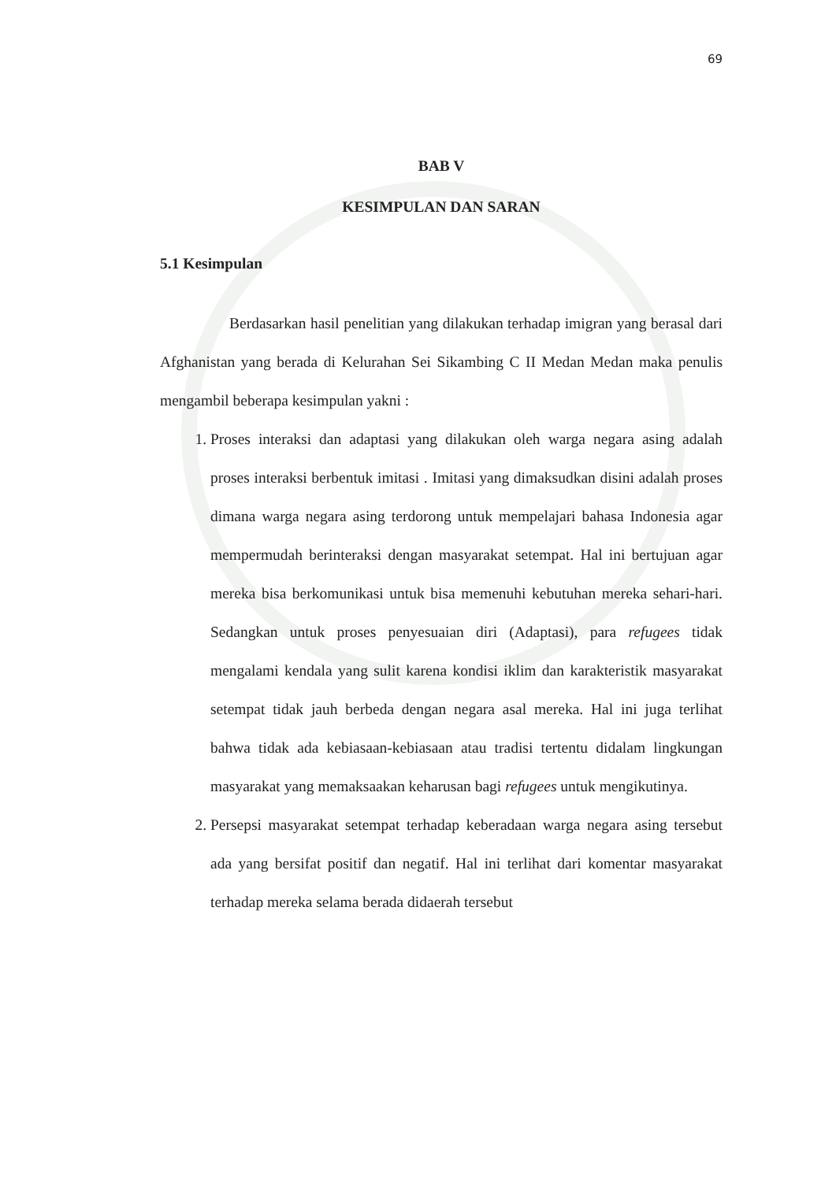69
BAB V
KESIMPULAN DAN SARAN
5.1 Kesimpulan
Berdasarkan hasil penelitian yang dilakukan terhadap imigran yang berasal dari Afghanistan yang berada di Kelurahan Sei Sikambing C II Medan Medan maka penulis mengambil beberapa kesimpulan yakni :
1. Proses interaksi dan adaptasi yang dilakukan oleh warga negara asing adalah proses interaksi berbentuk imitasi . Imitasi yang dimaksudkan disini adalah proses dimana warga negara asing terdorong untuk mempelajari bahasa Indonesia agar mempermudah berinteraksi dengan masyarakat setempat. Hal ini bertujuan agar mereka bisa berkomunikasi untuk bisa memenuhi kebutuhan mereka sehari-hari. Sedangkan untuk proses penyesuaian diri (Adaptasi), para refugees tidak mengalami kendala yang sulit karena kondisi iklim dan karakteristik masyarakat setempat tidak jauh berbeda dengan negara asal mereka. Hal ini juga terlihat bahwa tidak ada kebiasaan-kebiasaan atau tradisi tertentu didalam lingkungan masyarakat yang memaksaakan keharusan bagi refugees untuk mengikutinya.
2. Persepsi masyarakat setempat terhadap keberadaan warga negara asing tersebut ada yang bersifat positif dan negatif. Hal ini terlihat dari komentar masyarakat terhadap mereka selama berada didaerah tersebut